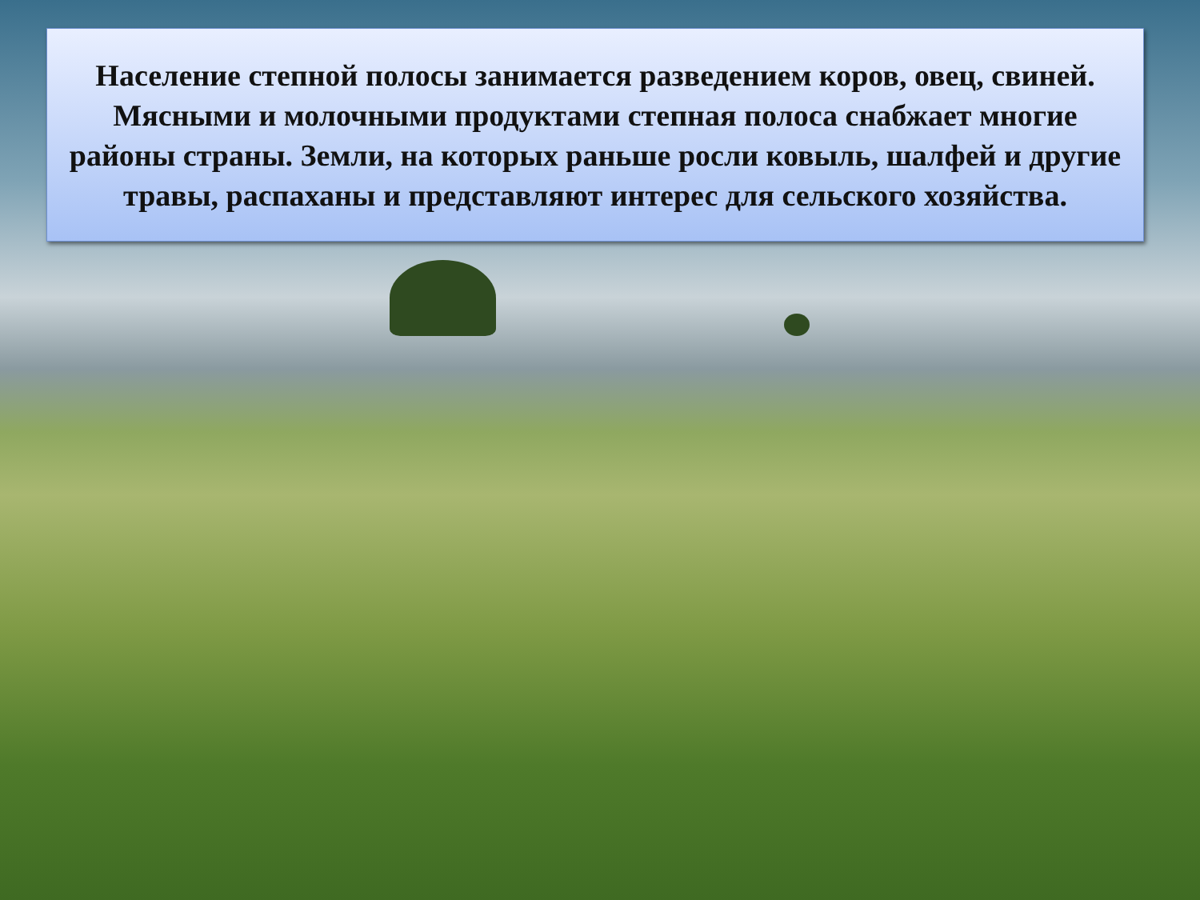Население степной полосы занимается разведением коров, овец, свиней. Мясными и молочными продуктами степная полоса снабжает многие районы страны. Земли, на которых раньше росли ковыль, шалфей и другие травы, распаханы и представляют интерес для сельского хозяйства.